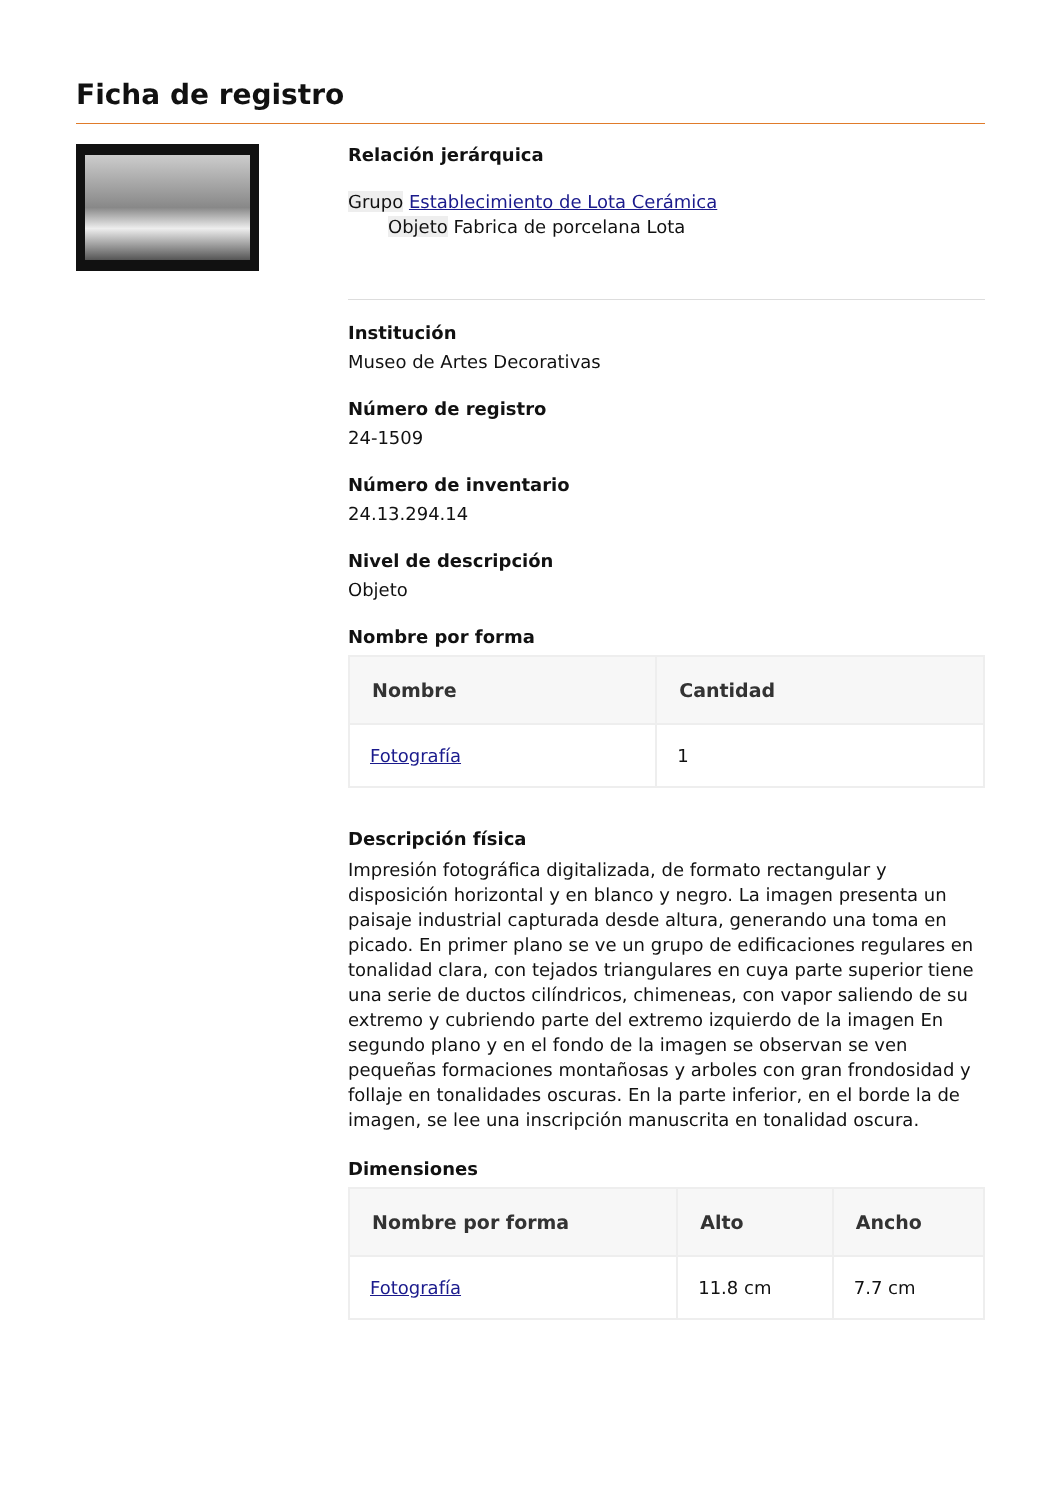Ficha de registro
Relación jerárquica
Grupo Establecimiento de Lota Cerámica
Objeto Fabrica de porcelana Lota
Institución
Museo de Artes Decorativas
Número de registro
24-1509
Número de inventario
24.13.294.14
Nivel de descripción
Objeto
Nombre por forma
| Nombre | Cantidad |
| --- | --- |
| Fotografía | 1 |
Descripción física
Impresión fotográfica digitalizada, de formato rectangular y disposición horizontal y en blanco y negro. La imagen presenta un paisaje industrial capturada desde altura, generando una toma en picado. En primer plano se ve un grupo de edificaciones regulares en tonalidad clara, con tejados triangulares en cuya parte superior tiene una serie de ductos cilíndricos, chimeneas, con vapor saliendo de su extremo y cubriendo parte del extremo izquierdo de la imagen En segundo plano y en el fondo de la imagen se observan se ven pequeñas formaciones montañosas y arboles con gran frondosidad y follaje en tonalidades oscuras. En la parte inferior, en el borde la de imagen, se lee una inscripción manuscrita en tonalidad oscura.
Dimensiones
| Nombre por forma | Alto | Ancho |
| --- | --- | --- |
| Fotografía | 11.8 cm | 7.7 cm |